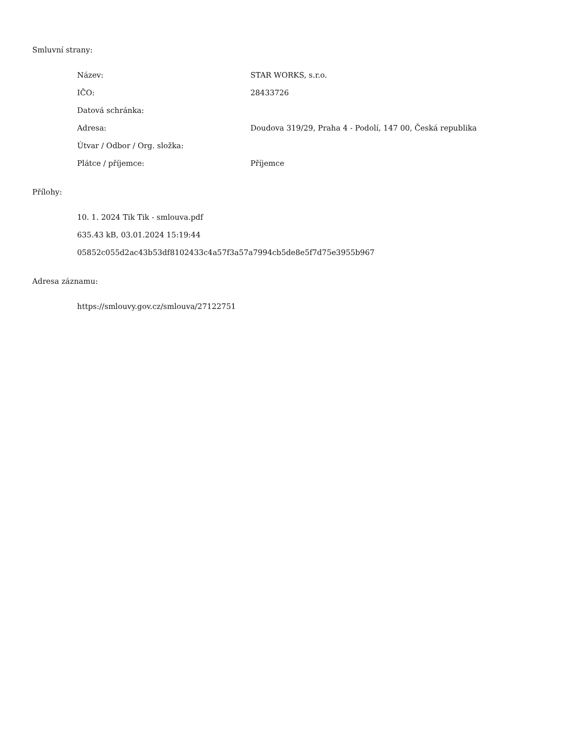Smluvní strany:
| Název: | STAR WORKS, s.r.o. |
| IČO: | 28433726 |
| Datová schránka: | |
| Adresa: | Doudova 319/29, Praha 4 - Podolí, 147 00, Česká republika |
| Útvar / Odbor / Org. složka: | |
| Plátce / příjemce: | Příjemce |
Přílohy:
10. 1. 2024 Tik Tik - smlouva.pdf
635.43 kB, 03.01.2024 15:19:44
05852c055d2ac43b53df8102433c4a57f3a57a7994cb5de8e5f7d75e3955b967
Adresa záznamu:
https://smlouvy.gov.cz/smlouva/27122751